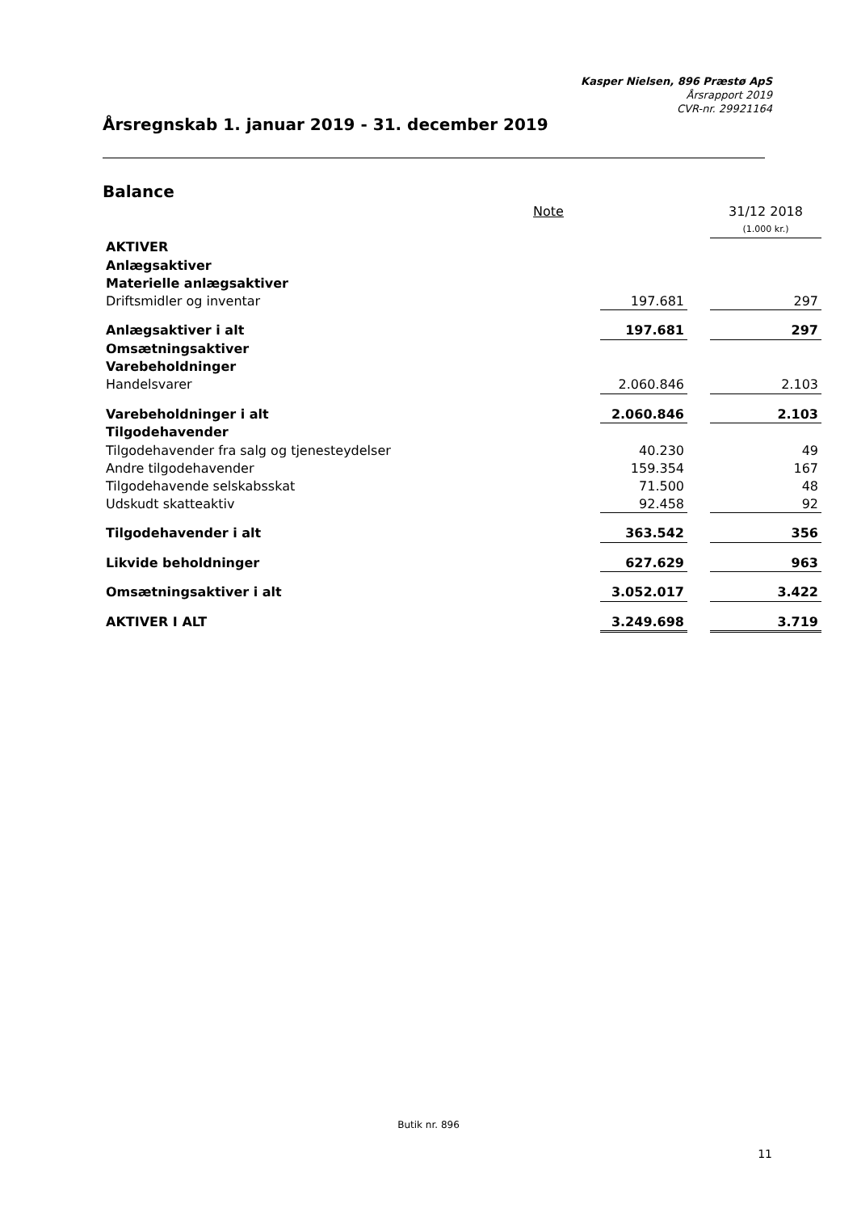Kasper Nielsen, 896 Præstø ApS
Årsrapport 2019
CVR-nr. 29921164
Årsregnskab 1. januar 2019 - 31. december 2019
Balance
| | Note | | | 31/12 2018 |
| | | | | (1.000 kr.) |
| AKTIVER | | | | |
| Anlægsaktiver | | | | |
| Materielle anlægsaktiver | | | | |
| Driftsmidler og inventar | | 197.681 | | 297 |
| Anlægsaktiver i alt | | 197.681 | | 297 |
| Omsætningsaktiver | | | | |
| Varebeholdninger | | | | |
| Handelsvarer | | 2.060.846 | | 2.103 |
| Varebeholdninger i alt | | 2.060.846 | | 2.103 |
| Tilgodehavender | | | | |
| Tilgodehavender fra salg og tjenesteydelser | | 40.230 | | 49 |
| Andre tilgodehavender | | 159.354 | | 167 |
| Tilgodehavende selskabsskat | | 71.500 | | 48 |
| Udskudt skatteaktiv | | 92.458 | | 92 |
| Tilgodehavender i alt | | 363.542 | | 356 |
| Likvide beholdninger | | 627.629 | | 963 |
| Omsætningsaktiver i alt | | 3.052.017 | | 3.422 |
| AKTIVER I ALT | | 3.249.698 | | 3.719 |
Butik nr. 896
11